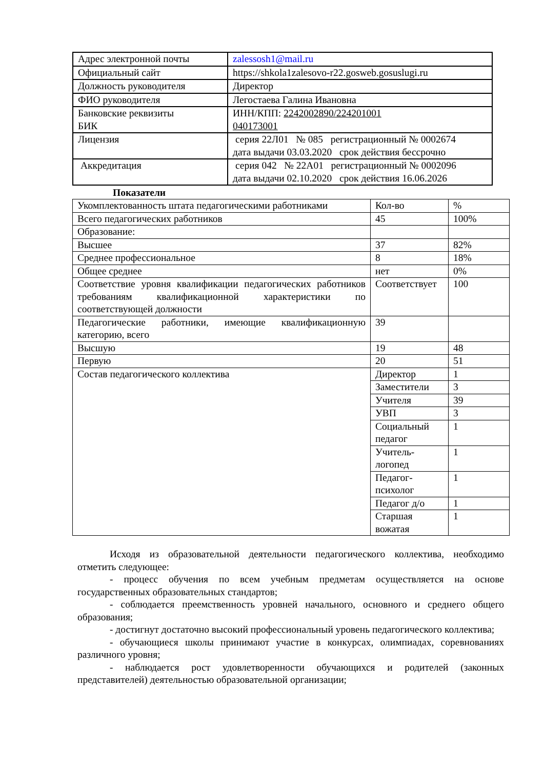| Адрес электронной почты | zalessosh1@mail.ru |
| Официальный сайт | https://shkola1zalesovo-r22.gosweb.gosuslugi.ru |
| Должность руководителя | Директор |
| ФИО руководителя | Легостаева Галина Ивановна |
| Банковские реквизиты БИК | ИНН/КПП: 2242002890/224201001 040173001 |
| Лицензия | серия 22Л01 № 085 регистрационный № 0002674 дата выдачи 03.03.2020 срок действия бессрочно |
| Аккредитация | серия 042 № 22А01 регистрационный № 0002096 дата выдачи 02.10.2020 срок действия 16.06.2026 |
Показатели
| Укомплектованность штата педагогическими работниками | Кол-во | % |
| Всего педагогических работников | 45 | 100% |
| Образование: | | |
| Высшее | 37 | 82% |
| Среднее профессиональное | 8 | 18% |
| Общее среднее | нет | 0% |
| Соответствие уровня квалификации педагогических работников требованиям квалификационной характеристики по соответствующей должности | Соответствует | 100 |
| Педагогические работники, имеющие квалификационную категорию, всего | 39 | |
| Высшую | 19 | 48 |
| Первую | 20 | 51 |
| Состав педагогического коллектива | Директор | 1 |
| | Заместители | 3 |
| | Учителя | 39 |
| | УВП | 3 |
| | Социальный педагог | 1 |
| | Учитель-логопед | 1 |
| | Педагог-психолог | 1 |
| | Педагог д/о | 1 |
| | Старшая вожатая | 1 |
Исходя из образовательной деятельности педагогического коллектива, необходимо отметить следующее:
- процесс обучения по всем учебным предметам осуществляется на основе государственных образовательных стандартов;
- соблюдается преемственность уровней начального, основного и среднего общего образования;
- достигнут достаточно высокий профессиональный уровень педагогического коллектива;
- обучающиеся школы принимают участие в конкурсах, олимпиадах, соревнованиях различного уровня;
- наблюдается рост удовлетворенности обучающихся и родителей (законных представителей) деятельностью образовательной организации;